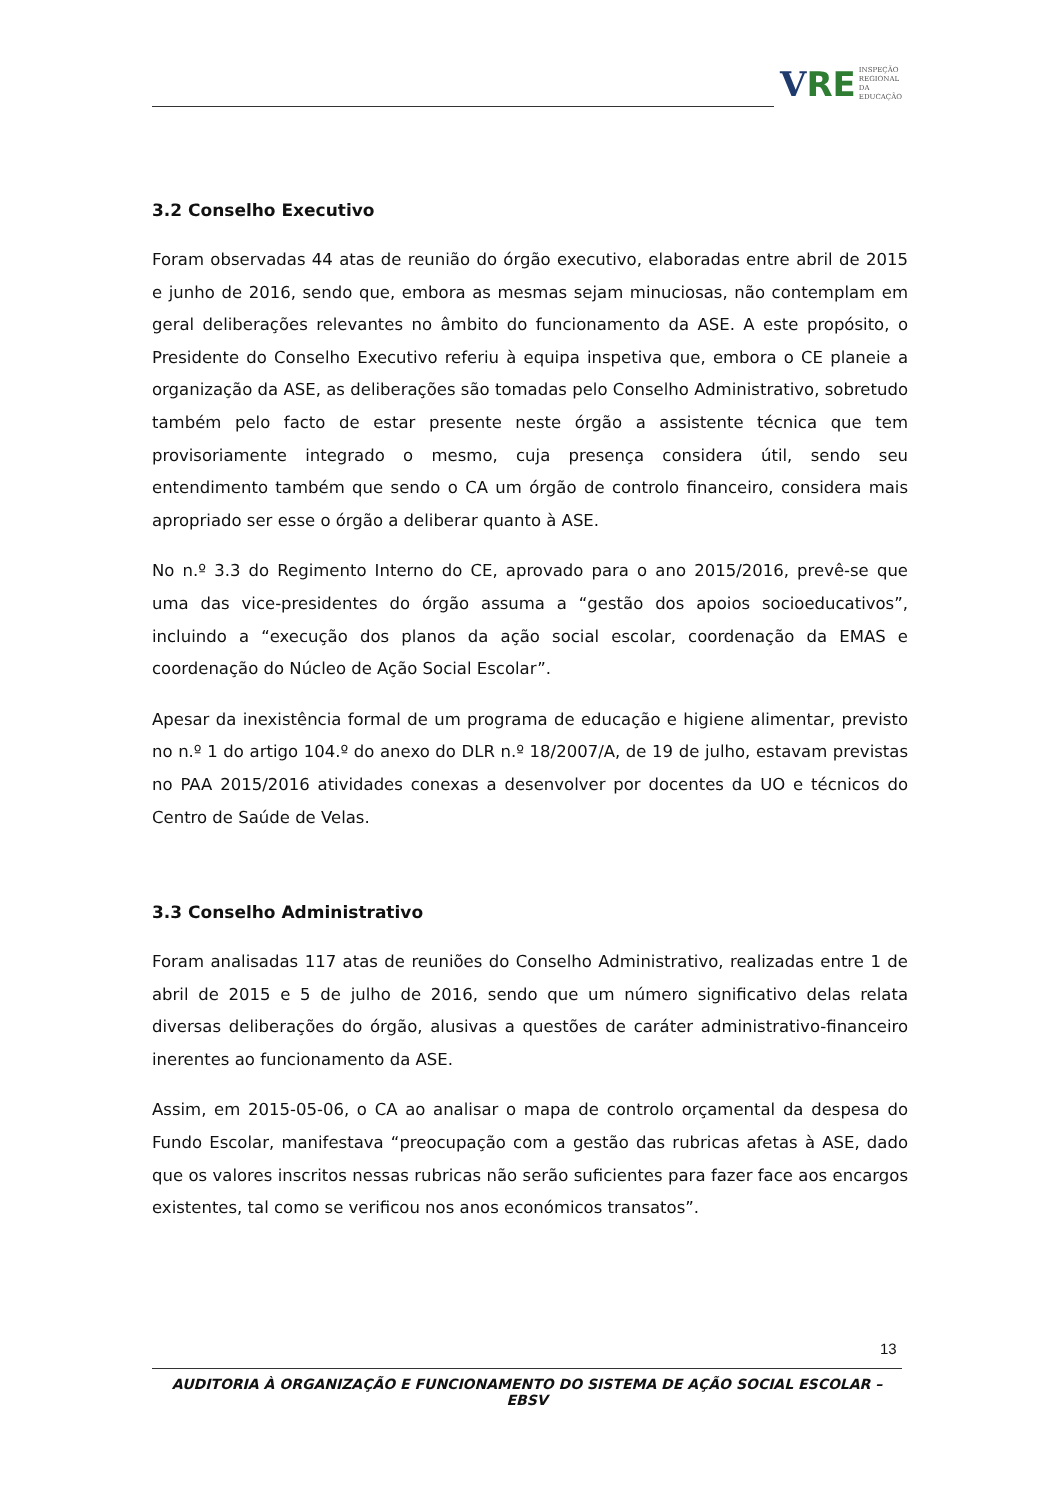V RE INSPEÇÃO
REGIONAL
DA EDUCAÇÃO
3.2 Conselho Executivo
Foram observadas 44 atas de reunião do órgão executivo, elaboradas entre abril de 2015 e junho de 2016, sendo que, embora as mesmas sejam minuciosas, não contemplam em geral deliberações relevantes no âmbito do funcionamento da ASE. A este propósito, o Presidente do Conselho Executivo referiu à equipa inspetiva que, embora o CE planeie a organização da ASE, as deliberações são tomadas pelo Conselho Administrativo, sobretudo também pelo facto de estar presente neste órgão a assistente técnica que tem provisoriamente integrado o mesmo, cuja presença considera útil, sendo seu entendimento também que sendo o CA um órgão de controlo financeiro, considera mais apropriado ser esse o órgão a deliberar quanto à ASE.
No n.º 3.3 do Regimento Interno do CE, aprovado para o ano 2015/2016, prevê-se que uma das vice-presidentes do órgão assuma a “gestão dos apoios socioeducativos”, incluindo a “execução dos planos da ação social escolar, coordenação da EMAS e coordenação do Núcleo de Ação Social Escolar”.
Apesar da inexistência formal de um programa de educação e higiene alimentar, previsto no n.º 1 do artigo 104.º do anexo do DLR n.º 18/2007/A, de 19 de julho, estavam previstas no PAA 2015/2016 atividades conexas a desenvolver por docentes da UO e técnicos do Centro de Saúde de Velas.
3.3 Conselho Administrativo
Foram analisadas 117 atas de reuniões do Conselho Administrativo, realizadas entre 1 de abril de 2015 e 5 de julho de 2016, sendo que um número significativo delas relata diversas deliberações do órgão, alusivas a questões de caráter administrativo-financeiro inerentes ao funcionamento da ASE.
Assim, em 2015-05-06, o CA ao analisar o mapa de controlo orçamental da despesa do Fundo Escolar, manifestava “preocupação com a gestão das rubricas afetas à ASE, dado que os valores inscritos nessas rubricas não serão suficientes para fazer face aos encargos existentes, tal como se verificou nos anos económicos transatos”.
13
AUDITORIA À ORGANIZAÇÃO E FUNCIONAMENTO DO SISTEMA DE AÇÃO SOCIAL ESCOLAR – EBSV